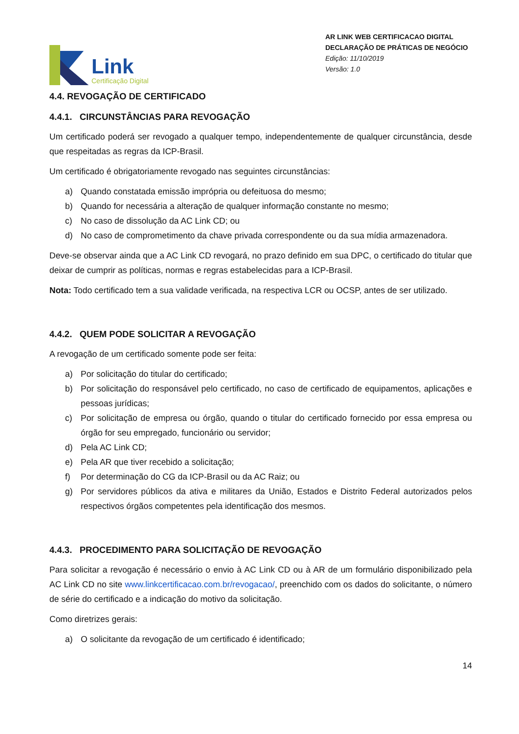Link
Certificação Digital
AR LINK WEB CERTIFICACAO DIGITAL
DECLARAÇÃO DE PRÁTICAS DE NEGÓCIO
Edição: 11/10/2019
Versão: 1.0
4.4. REVOGAÇÃO DE CERTIFICADO
4.4.1. CIRCUNSTÂNCIAS PARA REVOGAÇÃO
Um certificado poderá ser revogado a qualquer tempo, independentemente de qualquer circunstância, desde que respeitadas as regras da ICP-Brasil.
Um certificado é obrigatoriamente revogado nas seguintes circunstâncias:
a) Quando constatada emissão imprópria ou defeituosa do mesmo;
b) Quando for necessária a alteração de qualquer informação constante no mesmo;
c) No caso de dissolução da AC Link CD; ou
d) No caso de comprometimento da chave privada correspondente ou da sua mídia armazenadora.
Deve-se observar ainda que a AC Link CD revogará, no prazo definido em sua DPC, o certificado do titular que deixar de cumprir as políticas, normas e regras estabelecidas para a ICP-Brasil.
Nota: Todo certificado tem a sua validade verificada, na respectiva LCR ou OCSP, antes de ser utilizado.
4.4.2. QUEM PODE SOLICITAR A REVOGAÇÃO
A revogação de um certificado somente pode ser feita:
a) Por solicitação do titular do certificado;
b) Por solicitação do responsável pelo certificado, no caso de certificado de equipamentos, aplicações e pessoas jurídicas;
c) Por solicitação de empresa ou órgão, quando o titular do certificado fornecido por essa empresa ou órgão for seu empregado, funcionário ou servidor;
d) Pela AC Link CD;
e) Pela AR que tiver recebido a solicitação;
f) Por determinação do CG da ICP-Brasil ou da AC Raiz; ou
g) Por servidores públicos da ativa e militares da União, Estados e Distrito Federal autorizados pelos respectivos órgãos competentes pela identificação dos mesmos.
4.4.3. PROCEDIMENTO PARA SOLICITAÇÃO DE REVOGAÇÃO
Para solicitar a revogação é necessário o envio à AC Link CD ou à AR de um formulário disponibilizado pela AC Link CD no site www.linkcertificacao.com.br/revogacao/, preenchido com os dados do solicitante, o número de série do certificado e a indicação do motivo da solicitação.
Como diretrizes gerais:
a) O solicitante da revogação de um certificado é identificado;
14